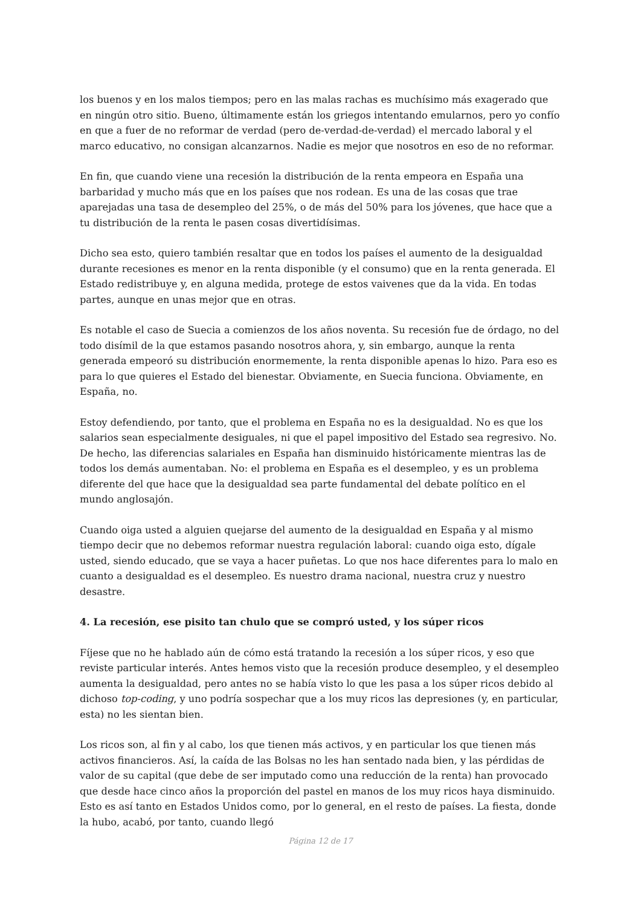los buenos y en los malos tiempos; pero en las malas rachas es muchísimo más exagerado que en ningún otro sitio. Bueno, últimamente están los griegos intentando emularnos, pero yo confío en que a fuer de no reformar de verdad (pero de-verdad-de-verdad) el mercado laboral y el marco educativo, no consigan alcanzarnos. Nadie es mejor que nosotros en eso de no reformar.
En fin, que cuando viene una recesión la distribución de la renta empeora en España una barbaridad y mucho más que en los países que nos rodean. Es una de las cosas que trae aparejadas una tasa de desempleo del 25%, o de más del 50% para los jóvenes, que hace que a tu distribución de la renta le pasen cosas divertidísimas.
Dicho sea esto, quiero también resaltar que en todos los países el aumento de la desigualdad durante recesiones es menor en la renta disponible (y el consumo) que en la renta generada. El Estado redistribuye y, en alguna medida, protege de estos vaivenes que da la vida. En todas partes, aunque en unas mejor que en otras.
Es notable el caso de Suecia a comienzos de los años noventa. Su recesión fue de órdago, no del todo disímil de la que estamos pasando nosotros ahora, y, sin embargo, aunque la renta generada empeoró su distribución enormemente, la renta disponible apenas lo hizo. Para eso es para lo que quieres el Estado del bienestar. Obviamente, en Suecia funciona. Obviamente, en España, no.
Estoy defendiendo, por tanto, que el problema en España no es la desigualdad. No es que los salarios sean especialmente desiguales, ni que el papel impositivo del Estado sea regresivo. No. De hecho, las diferencias salariales en España han disminuido históricamente mientras las de todos los demás aumentaban. No: el problema en España es el desempleo, y es un problema diferente del que hace que la desigualdad sea parte fundamental del debate político en el mundo anglosajón.
Cuando oiga usted a alguien quejarse del aumento de la desigualdad en España y al mismo tiempo decir que no debemos reformar nuestra regulación laboral: cuando oiga esto, dígale usted, siendo educado, que se vaya a hacer puñetas. Lo que nos hace diferentes para lo malo en cuanto a desigualdad es el desempleo. Es nuestro drama nacional, nuestra cruz y nuestro desastre.
4. La recesión, ese pisito tan chulo que se compró usted, y los súper ricos
Fíjese que no he hablado aún de cómo está tratando la recesión a los súper ricos, y eso que reviste particular interés. Antes hemos visto que la recesión produce desempleo, y el desempleo aumenta la desigualdad, pero antes no se había visto lo que les pasa a los súper ricos debido al dichoso top-coding, y uno podría sospechar que a los muy ricos las depresiones (y, en particular, esta) no les sientan bien.
Los ricos son, al fin y al cabo, los que tienen más activos, y en particular los que tienen más activos financieros. Así, la caída de las Bolsas no les han sentado nada bien, y las pérdidas de valor de su capital (que debe de ser imputado como una reducción de la renta) han provocado que desde hace cinco años la proporción del pastel en manos de los muy ricos haya disminuido. Esto es así tanto en Estados Unidos como, por lo general, en el resto de países. La fiesta, donde la hubo, acabó, por tanto, cuando llegó
Página 12 de 17